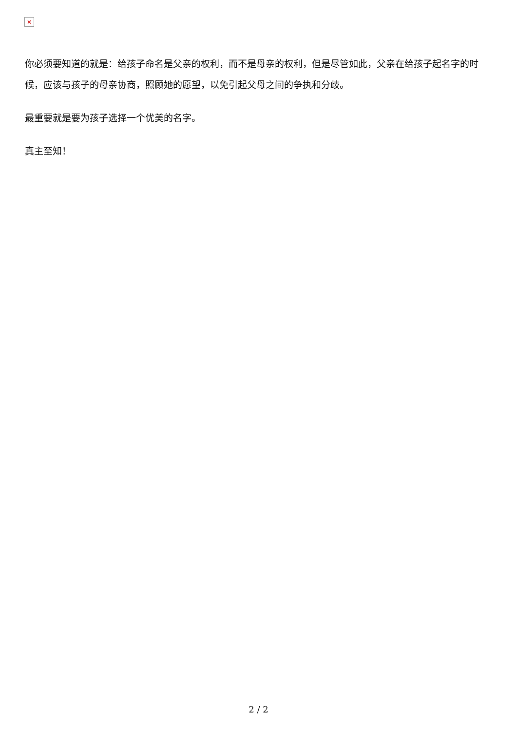×
你必须要知道的就是：给孩子命名是父亲的权利，而不是母亲的权利，但是尽管如此，父亲在给孩子起名字的时候，应该与孩子的母亲协商，照顾她的愿望，以免引起父母之间的争执和分歧。
最重要就是要为孩子选择一个优美的名字。
真主至知！
2 / 2